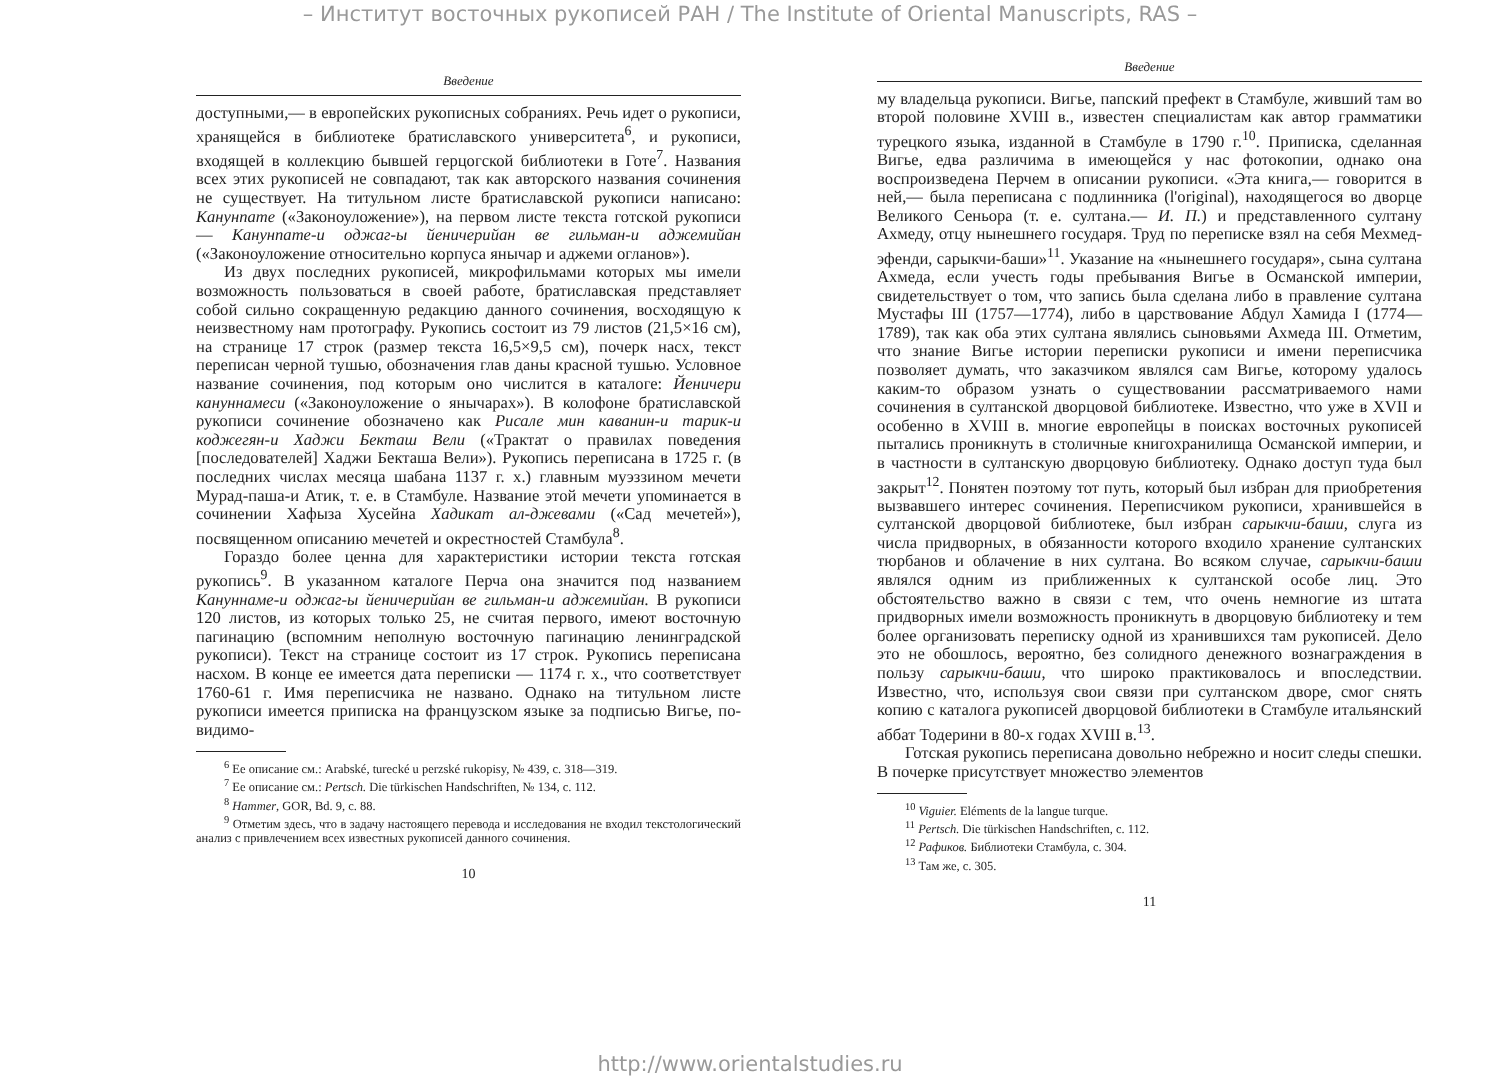– Институт восточных рукописей РАН / The Institute of Oriental Manuscripts, RAS –
Введение
доступными,— в европейских рукописных собраниях. Речь идет о рукописи, хранящейся в библиотеке братиславского университета<sup>6</sup>, и рукописи, входящей в коллекцию бывшей герцогской библиотеки в Готе<sup>7</sup>. Названия всех этих рукописей не совпадают, так как авторского названия сочинения не существует. На титульном листе братиславской рукописи написано: Канунname («Законоуложение»), на первом листе текста готской рукописи — Канунname-и оджаг-ы йеничерийан ве гильман-и аджемийан («Законоуложение относительно корпуса янычар и аджеми огланов»).
Из двух последних рукописей, микрофильмами которых мы имели возможность пользоваться в своей работе, братиславская представляет собой сильно сокращенную редакцию данного сочинения, восходящую к неизвестному нам протографу. Рукопись состоит из 79 листов (21,5×16 см), на странице 17 строк (размер текста 16,5×9,5 см), почерк насх, текст переписан черной тушью, обозначения глав даны красной тушью. Условное название сочинения, под которым оно числится в каталоге: Йеничери кануннамеси («Законоуложение о янычарах»). В колофоне братиславской рукописи сочинение обозначено как Рисале мин каванин-и тарик-и коджегян-и Хаджи Бекташ Вели («Трактат о правилах поведения [последователей] Хаджи Бекташа Вели»). Рукопись переписана в 1725 г. (в последних числах месяца шабана 1137 г. х.) главным муэззином мечети Мурад-паша-и Атик, т. е. в Стамбуле. Название этой мечети упоминается в сочинении Хафыза Хусейна Хадикат ал-джевами («Сад мечетей»), посвященном описанию мечетей и окрестностей Стамбула<sup>8</sup>.
Гораздо более ценна для характеристики истории текста готская рукопись<sup>9</sup>. В указанном каталоге Перча она значится под названием Кануннаме-и оджаг-ы йеничерийан ве гильман-и аджемийан. В рукописи 120 листов, из которых только 25, не считая первого, имеют восточную пагинацию (вспомним неполную восточную пагинацию ленинградской рукописи). Текст на странице состоит из 17 строк. Рукопись переписана насхом. В конце ее имеется дата переписки — 1174 г. х., что соответствует 1760-61 г. Имя переписчика не названо. Однако на титульном листе рукописи имеется приписка на французском языке за подписью Вигье, по-видимо-
<sup>6</sup> Ее описание см.: Arabské, turecké u perzské rukopisy, № 439, с. 318—319.
<sup>7</sup> Ее описание см.: Pertsch. Die türkischen Handschriften, № 134, с. 112.
<sup>8</sup> Hammer, GOR, Bd. 9, с. 88.
<sup>9</sup> Отметим здесь, что в задачу настоящего перевода и исследования не входил текстологический анализ с привлечением всех известных рукописей данного сочинения.
10
Введение
му владельца рукописи. Вигье, папский префект в Стамбуле, живший там во второй половине XVIII в., известен специалистам как автор грамматики турецкого языка, изданной в Стамбуле в 1790 г.<sup>10</sup>. Приписка, сделанная Вигье, едва различима в имеющейся у нас фотокопии, однако она воспроизведена Перчем в описании рукописи. «Эта книга,— говорится в ней,— была переписана с подлинника (l'original), находящегося во дворце Великого Сеньора (т. е. султана.— И. П.) и представленного султану Ахмеду, отцу нынешнего государя. Труд по переписке взял на себя Мехмед-эфенди, сарыкчи-баши»<sup>11</sup>. Указание на «нынешнего государя», сына султана Ахмеда, если учесть годы пребывания Вигье в Османской империи, свидетельствует о том, что запись была сделана либо в правление султана Мустафы III (1757—1774), либо в царствование Абдул Хамида I (1774—1789), так как оба этих султана являлись сыновьями Ахмеда III. Отметим, что знание Вигье истории переписки рукописи и имени переписчика позволяет думать, что заказчиком являлся сам Вигье, которому удалось каким-то образом узнать о существовании рассматриваемого нами сочинения в султанской дворцовой библиотеке. Известно, что уже в XVII и особенно в XVIII в. многие европейцы в поисках восточных рукописей пытались проникнуть в столичные книгохранилища Османской империи, и в частности в султанскую дворцовую библиотеку. Однако доступ туда был закрыт<sup>12</sup>. Понятен поэтому тот путь, который был избран для приобретения вызвавшего интерес сочинения. Переписчиком рукописи, хранившейся в султанской дворцовой библиотеке, был избран сарыкчи-баши, слуга из числа придворных, в обязанности которого входило хранение султанских тюрбанов и облачение в них султана. Во всяком случае, сарыкчи-баши являлся одним из приближенных к султанской особе лиц. Это обстоятельство важно в связи с тем, что очень немногие из штата придворных имели возможность проникнуть в дворцовую библиотеку и тем более организовать переписку одной из хранившихся там рукописей. Дело это не обошлось, вероятно, без солидного денежного вознаграждения в пользу сарыкчи-баши, что широко практиковалось и впоследствии. Известно, что, используя свои связи при султанском дворе, смог снять копию с каталога рукописей дворцовой библиотеки в Стамбуле итальянский аббат Тодерини в 80-х годах XVIII в.<sup>13</sup>.
Готская рукопись переписана довольно небрежно и носит следы спешки. В почерке присутствует множество элементов
<sup>10</sup> Viguier. Eléments de la langue turque.
<sup>11</sup> Pertsch. Die türkischen Handschriften, с. 112.
<sup>12</sup> Рафиков. Библиотеки Стамбула, с. 304.
<sup>13</sup> Там же, с. 305.
11
http://www.orientalstudies.ru